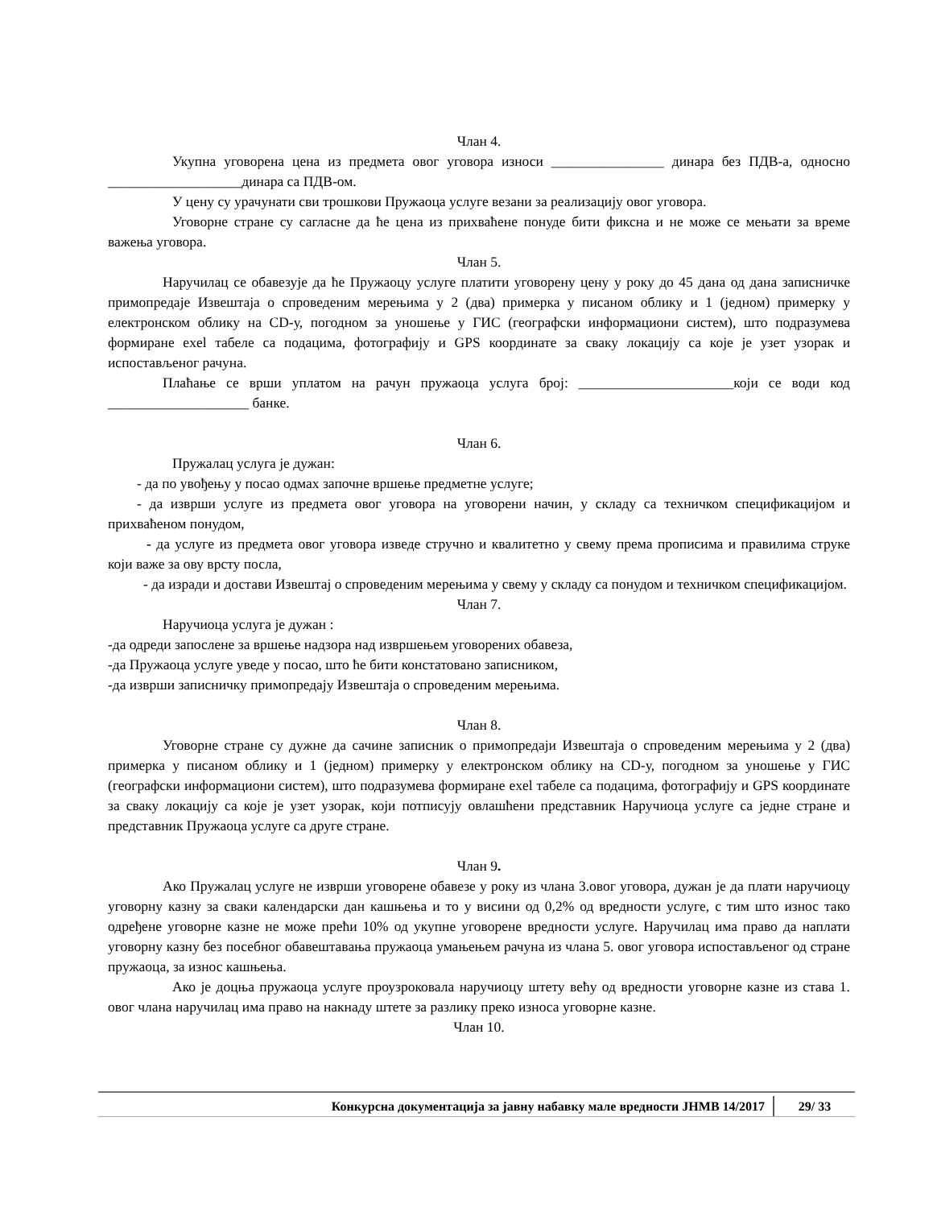Члан 4.
Укупна уговорена цена из предмета овог уговора износи ________________ динара без ПДВ-а, односно ___________________динара са ПДВ-ом.
У цену су урачунати сви трошкови Пружаоца услуге везани за реализацију овог уговора.
Уговорне стране су сагласне да ће цена из прихваћене понуде бити фиксна и не може се мењати за време важења уговора.
Члан 5.
Наручилац се обавезује да ће Пружаоцу услуге платити уговорену цену у року до 45 дана од дана записничке примопредаје Извештаја о спроведеним мерењима у 2 (два) примерка у писаном облику и 1 (једном) примерку у електронском облику на CD-у, погодном за уношење у ГИС (географски информациони систем), што подразумева формиране exel табеле са подацима, фотографију и GPS координате за сваку локацију са које је узет узорак и испостављеног рачуна.
Плаћање се врши уплатом на рачун пружаоца услуга број: ______________________који се води код ____________________ банке.
Члан 6.
Пружалац услуга је дужан:
- да по увођењу у посао одмах започне вршење предметне услуге;
- да изврши услуге из предмета овог уговора на уговорени начин, у складу са техничком спецификацијом и прихваћеном понудом,
- да услуге из предмета овог уговора изведе стручно и квалитетно у свему према прописима и правилима струке који важе за ову врсту посла,
- да изради и достави Извештај о спроведеним мерењима у свему у складу са понудом и техничком спецификацијом.
Члан 7.
Наручиоца услуга је дужан :
-да одреди запослене за вршење надзора над извршењем уговорених обавеза,
-да Пружаоца услуге уведе у посао, што ће бити констатовано записником,
-да изврши записничку примопредају Извештаја о спроведеним мерењима.
Члан 8.
Уговорне стране су дужне да сачине записник о примопредаји Извештаја о спроведеним мерењима у 2 (два) примерка у писаном облику и 1 (једном) примерку у електронском облику на CD-у, погодном за уношење у ГИС (географски информациони систем), што подразумева формиране exel табеле са подацима, фотографију и GPS координате за сваку локацију са које је узет узорак, који потписују овлашћени представник Наручиоца услуге са једне стране и представник Пружаоца услуге са друге стране.
Члан 9.
Ако Пружалац услуге не изврши уговорене обавезе у року из члана 3.овог уговора, дужан је да плати наручиоцу уговорну казну за сваки календарски дан кашњења и то у висини од 0,2% од вредности услуге, с тим што износ тако одређене уговорне казне не може прећи 10% од укупне уговорене вредности услуге. Наручилац има право да наплати уговорну казну без посебног обавештавања пружаоца умањењем рачуна из члана 5. овог уговора испостављеног од стране пружаоца, за износ кашњења.
Ако је доцња пружаоца услуге проузроковала наручиоцу штету већу од вредности уговорне казне из става 1. овог члана наручилац има право на накнаду штете за разлику преко износа уговорне казне.
Члан 10.
Конкурсна документација за јавну набавку мале вредности ЈНМВ 14/2017
29/ 33